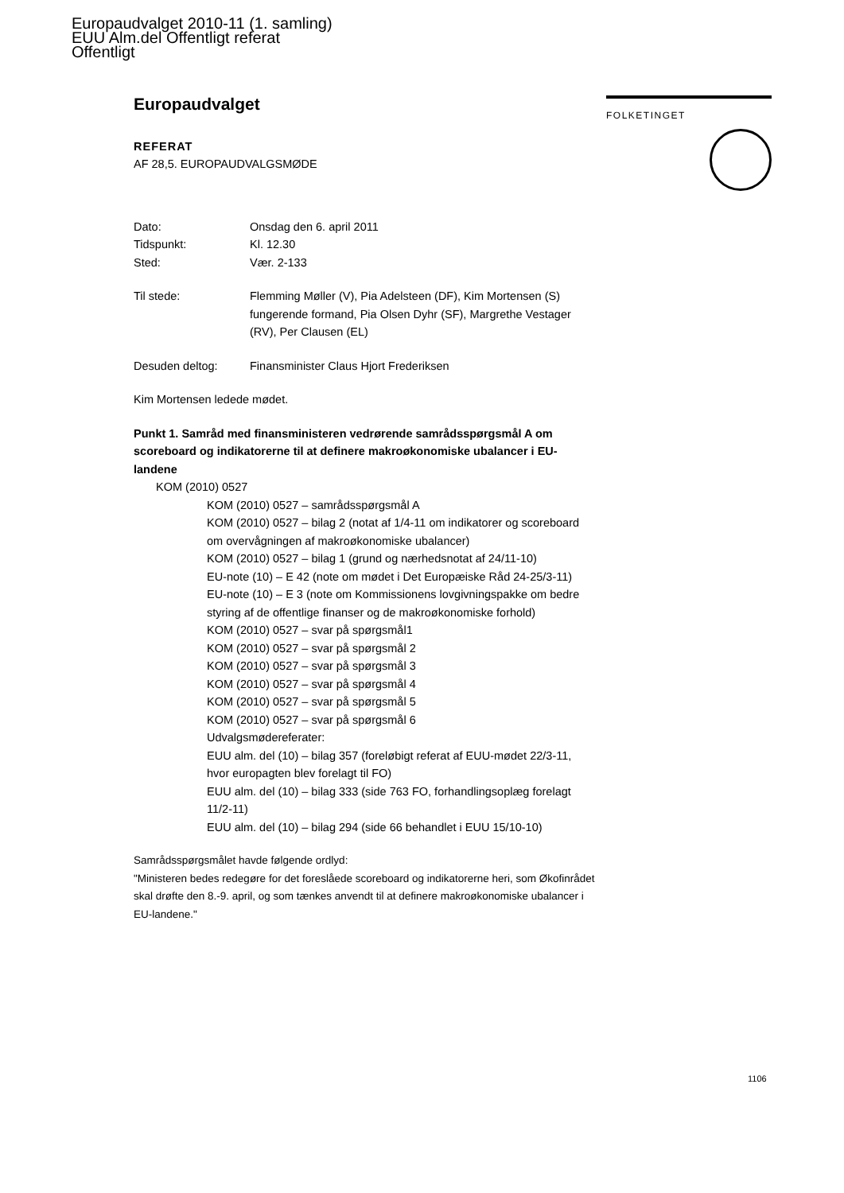Europaudvalget 2010-11 (1. samling)
EUU Alm.del Offentligt referat
Offentligt
FOLKETINGET
Europaudvalget
REFERAT
AF 28,5. EUROPAUDVALGSMØDE
Dato: Onsdag den 6. april 2011
Tidspunkt: Kl. 12.30
Sted: Vær. 2-133
Til stede: Flemming Møller (V), Pia Adelsteen (DF), Kim Mortensen (S) fungerende formand, Pia Olsen Dyhr (SF), Margrethe Vestager (RV), Per Clausen (EL)
Desuden deltog: Finansminister Claus Hjort Frederiksen
Kim Mortensen ledede mødet.
Punkt 1. Samråd med finansministeren vedrørende samrådsspørgsmål A om scoreboard og indikatorerne til at definere makroøkonomiske ubalancer i EU-landene
KOM (2010) 0527
KOM (2010) 0527 – samrådsspørgsmål A
KOM (2010) 0527 – bilag 2 (notat af 1/4-11 om indikatorer og scoreboard om overvågningen af makroøkonomiske ubalancer)
KOM (2010) 0527 – bilag 1 (grund og nærhedsnotat af 24/11-10)
EU-note (10) – E 42 (note om mødet i Det Europæiske Råd 24-25/3-11)
EU-note (10) – E 3 (note om Kommissionens lovgivningspakke om bedre styring af de offentlige finanser og de makroøkonomiske forhold)
KOM (2010) 0527 – svar på spørgsmål1
KOM (2010) 0527 – svar på spørgsmål 2
KOM (2010) 0527 – svar på spørgsmål 3
KOM (2010) 0527 – svar på spørgsmål 4
KOM (2010) 0527 – svar på spørgsmål 5
KOM (2010) 0527 – svar på spørgsmål 6
Udvalgsmødereferater:
EUU alm. del (10) – bilag 357 (foreløbigt referat af EUU-mødet 22/3-11, hvor europagten blev forelagt til FO)
EUU alm. del (10) – bilag 333 (side 763 FO, forhandlingsoplæg forelagt 11/2-11)
EUU alm. del (10) – bilag 294 (side 66 behandlet i EUU 15/10-10)
Samrådsspørgsmålet havde følgende ordlyd:
"Ministeren bedes redegøre for det foreslåede scoreboard og indikatorerne heri, som Økofinrådet skal drøfte den 8.-9. april, og som tænkes anvendt til at definere makroøkonomiske ubalancer i EU-landene."
1106